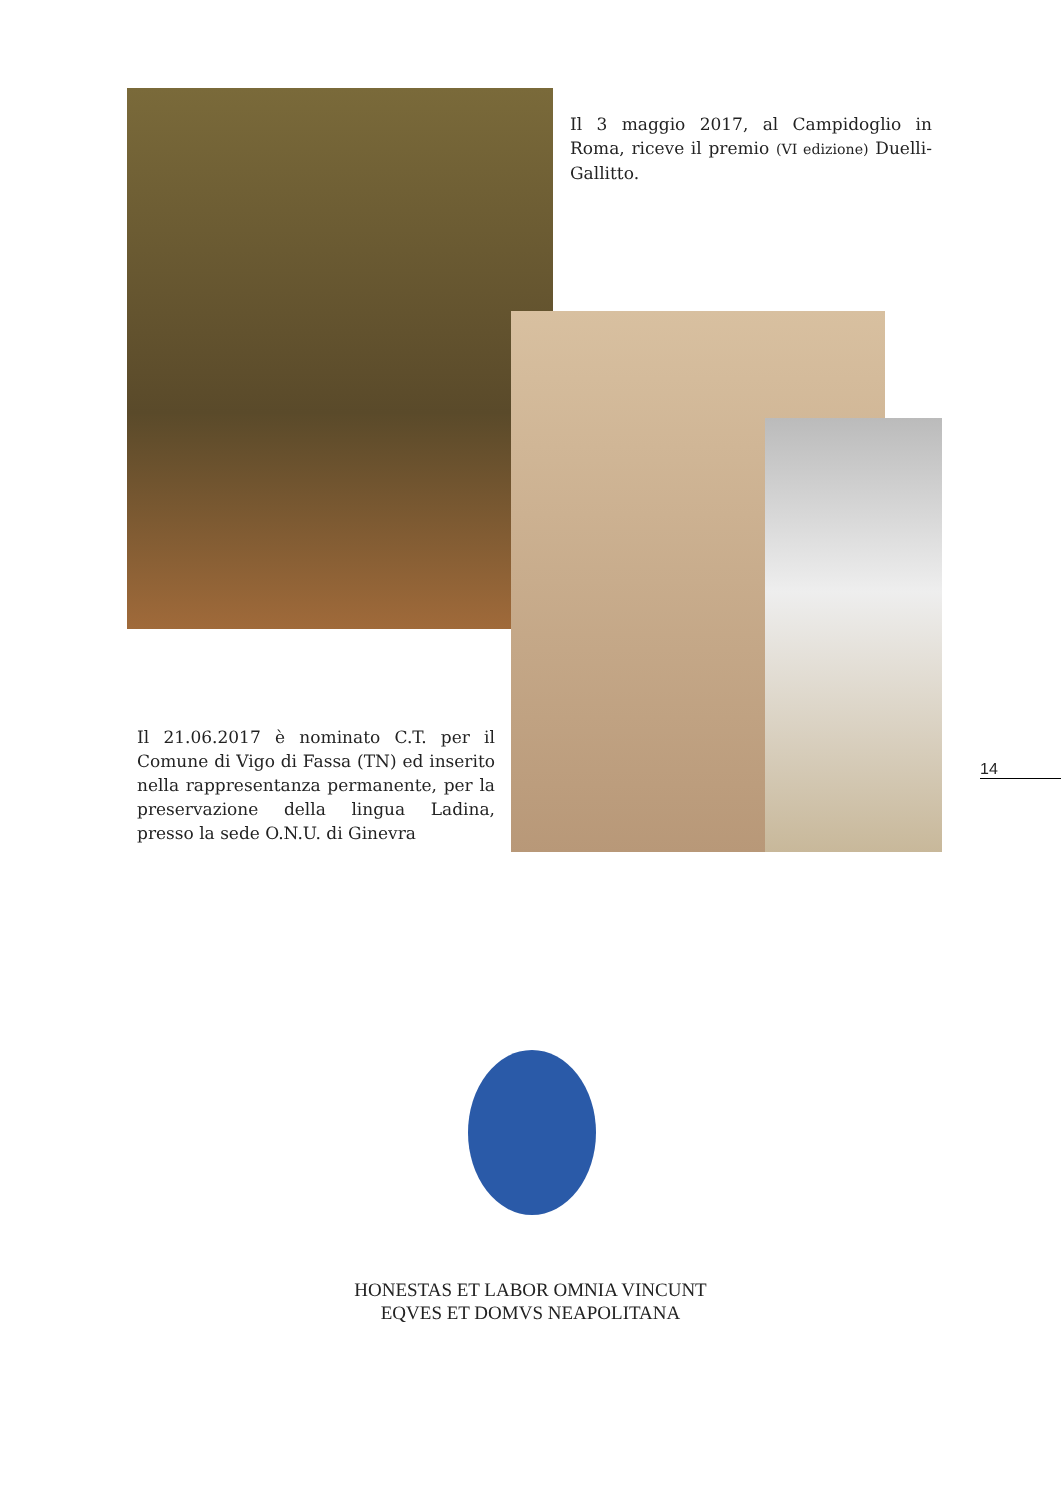Il 3 maggio 2017, al Campidoglio in Roma, riceve il premio (VI edizione) Duelli-Gallitto.
Il 21.06.2017 è nominato C.T. per il Comune di Vigo di Fassa (TN) ed inserito nella rappresentanza permanente, per la preservazione della lingua Ladina, presso la sede O.N.U. di Ginevra
14
HONESTAS ET LABOR OMNIA VINCUNT
EQVES ET DOMVS NEAPOLITANA